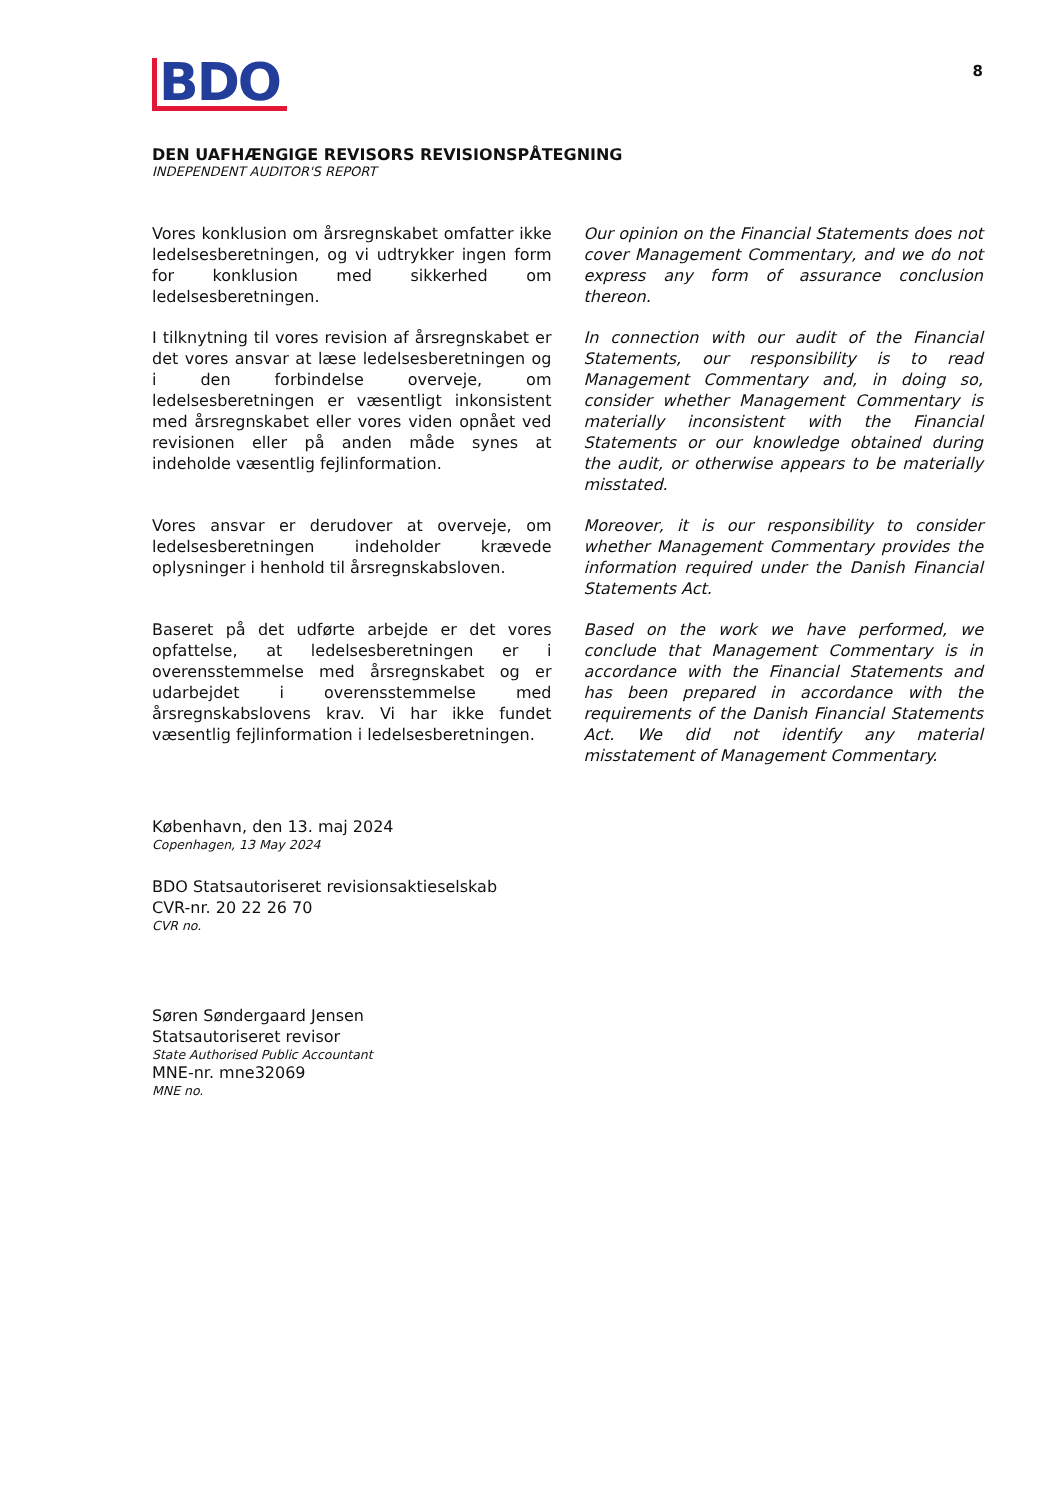8
BDO
DEN UAFHÆNGIGE REVISORS REVISIONSPÅTEGNING
INDEPENDENT AUDITOR'S REPORT
Vores konklusion om årsregnskabet omfatter ikke ledelsesberetningen, og vi udtrykker ingen form for konklusion med sikkerhed om ledelsesberetningen.
Our opinion on the Financial Statements does not cover Management Commentary, and we do not express any form of assurance conclusion thereon.
I tilknytning til vores revision af årsregnskabet er det vores ansvar at læse ledelsesberetningen og i den forbindelse overveje, om ledelsesberetningen er væsentligt inkonsistent med årsregnskabet eller vores viden opnået ved revisionen eller på anden måde synes at indeholde væsentlig fejlinformation.
In connection with our audit of the Financial Statements, our responsibility is to read Management Commentary and, in doing so, consider whether Management Commentary is materially inconsistent with the Financial Statements or our knowledge obtained during the audit, or otherwise appears to be materially misstated.
Vores ansvar er derudover at overveje, om ledelsesberetningen indeholder krævede oplysninger i henhold til årsregnskabsloven.
Moreover, it is our responsibility to consider whether Management Commentary provides the information required under the Danish Financial Statements Act.
Baseret på det udførte arbejde er det vores opfattelse, at ledelsesberetningen er i overensstemmelse med årsregnskabet og er udarbejdet i overensstemmelse med årsregnskabslovens krav. Vi har ikke fundet væsentlig fejlinformation i ledelsesberetningen.
Based on the work we have performed, we conclude that Management Commentary is in accordance with the Financial Statements and has been prepared in accordance with the requirements of the Danish Financial Statements Act. We did not identify any material misstatement of Management Commentary.
København, den 13. maj 2024
Copenhagen, 13 May 2024
BDO Statsautoriseret revisionsaktieselskab
CVR-nr. 20 22 26 70
CVR no.
Søren Søndergaard Jensen
Statsautoriseret revisor
State Authorised Public Accountant
MNE-nr. mne32069
MNE no.